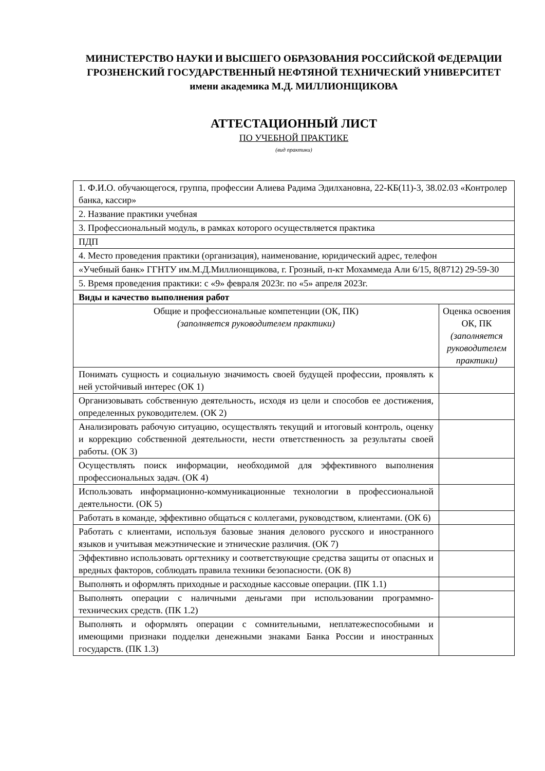МИНИСТЕРСТВО НАУКИ И ВЫСШЕГО ОБРАЗОВАНИЯ РОССИЙСКОЙ ФЕДЕРАЦИИ ГРОЗНЕНСКИЙ ГОСУДАРСТВЕННЫЙ НЕФТЯНОЙ ТЕХНИЧЕСКИЙ УНИВЕРСИТЕТ имени академика М.Д. МИЛЛИОНЩИКОВА
АТТЕСТАЦИОННЫЙ ЛИСТ
ПО УЧЕБНОЙ ПРАКТИКЕ
(вид практики)
| 1. Ф.И.О. обучающегося, группа, профессии Алиева Радима Эдилхановна, 22-КБ(11)-3, 38.02.03 «Контролер банка, кассир» | |
| 2. Название практики учебная | |
| 3. Профессиональный модуль, в рамках которого осуществляется практика | |
| ПДП | |
| 4. Место проведения практики (организация), наименование, юридический адрес, телефон | |
| «Учебный банк» ГГНТУ им.М.Д.Миллионщикова, г. Грозный, п-кт Мохаммеда Али 6/15, 8(8712) 29-59-30 | |
| 5. Время проведения практики: с «9» февраля 2023г. по «5» апреля 2023г. | |
| Виды и качество выполнения работ | |
| Общие и профессиональные компетенции (ОК, ПК) (заполняется руководителем практики) | Оценка освоения ОК, ПК (заполняется руководителем практики) |
| Понимать сущность и социальную значимость своей будущей профессии, проявлять к ней устойчивый интерес (ОК 1) | |
| Организовывать собственную деятельность, исходя из цели и способов ее достижения, определенных руководителем. (ОК 2) | |
| Анализировать рабочую ситуацию, осуществлять текущий и итоговый контроль, оценку и коррекцию собственной деятельности, нести ответственность за результаты своей работы. (ОК 3) | |
| Осуществлять поиск информации, необходимой для эффективного выполнения профессиональных задач. (ОК 4) | |
| Использовать информационно-коммуникационные технологии в профессиональной деятельности. (ОК 5) | |
| Работать в команде, эффективно общаться с коллегами, руководством, клиентами. (ОК 6) | |
| Работать с клиентами, используя базовые знания делового русского и иностранного языков и учитывая межэтнические и этнические различия. (ОК 7) | |
| Эффективно использовать оргтехнику и соответствующие средства защиты от опасных и вредных факторов, соблюдать правила техники безопасности. (ОК 8) | |
| Выполнять и оформлять приходные и расходные кассовые операции. (ПК 1.1) | |
| Выполнять операции с наличными деньгами при использовании программно-технических средств. (ПК 1.2) | |
| Выполнять и оформлять операции с сомнительными, неплатежеспособными и имеющими признаки подделки денежными знаками Банка России и иностранных государств. (ПК 1.3) | |